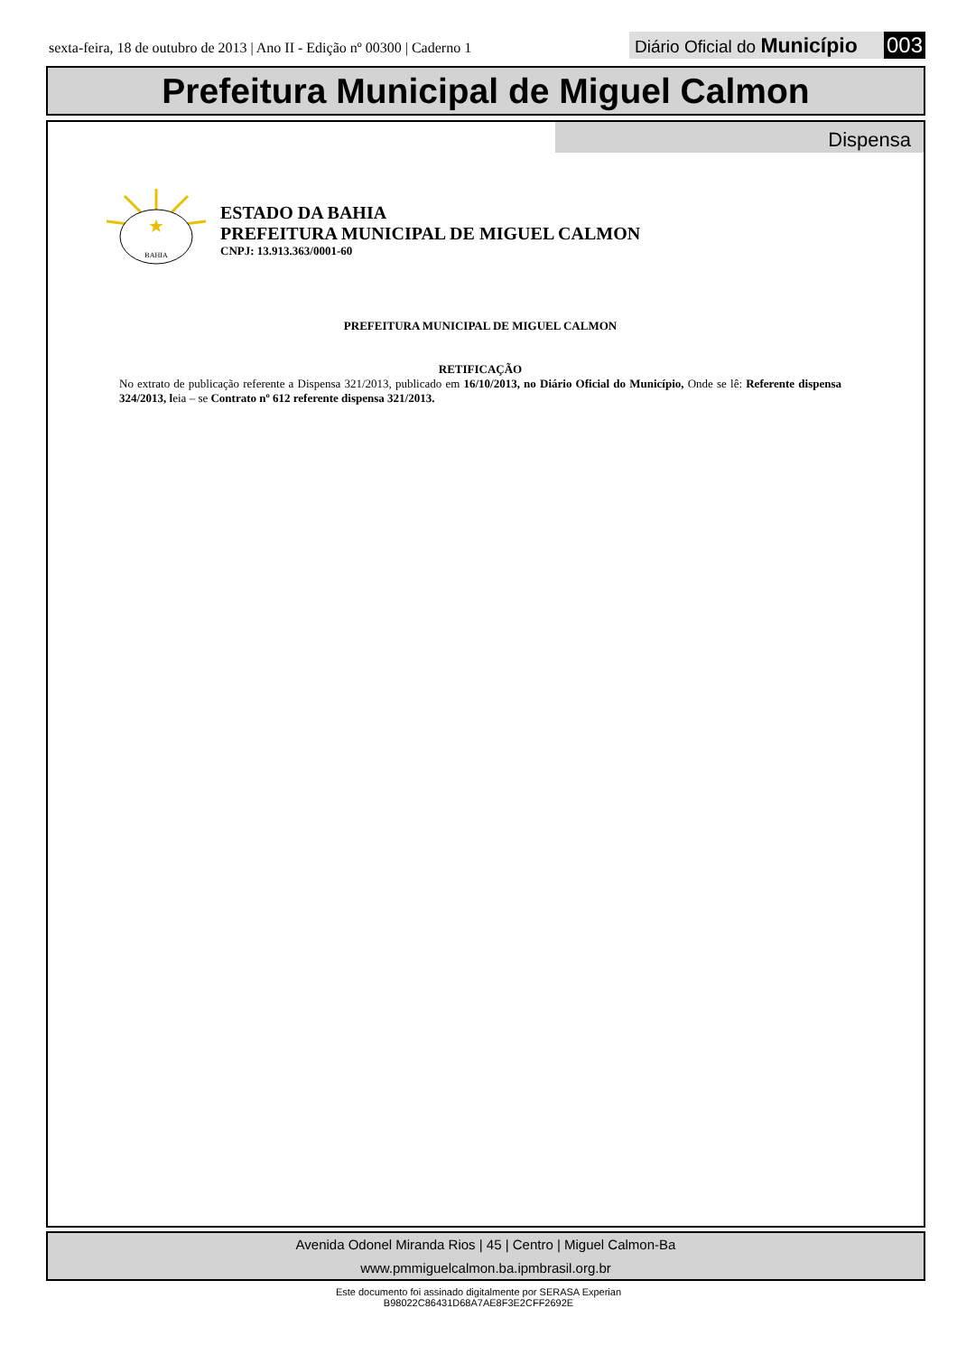sexta-feira, 18 de outubro de 2013 | Ano II - Edição nº 00300 | Caderno 1
Diário Oficial do Município 003
Prefeitura Municipal de Miguel Calmon
Dispensa
★
BAHIA
ESTADO DA BAHIA
PREFEITURA MUNICIPAL DE MIGUEL CALMON
CNPJ: 13.913.363/0001-60
PREFEITURA MUNICIPAL DE MIGUEL CALMON
RETIFICAÇÃO
No extrato de publicação referente a Dispensa 321/2013, publicado em 16/10/2013, no Diário Oficial do Município, Onde se lê: Referente dispensa 324/2013, leia – se Contrato nº 612 referente dispensa 321/2013.
Avenida Odonel Miranda Rios | 45 | Centro | Miguel Calmon-Ba
www.pmmiguelcalmon.ba.ipmbrasil.org.br
Este documento foi assinado digitalmente por SERASA Experian
B98022C86431D68A7AE8F3E2CFF2692E